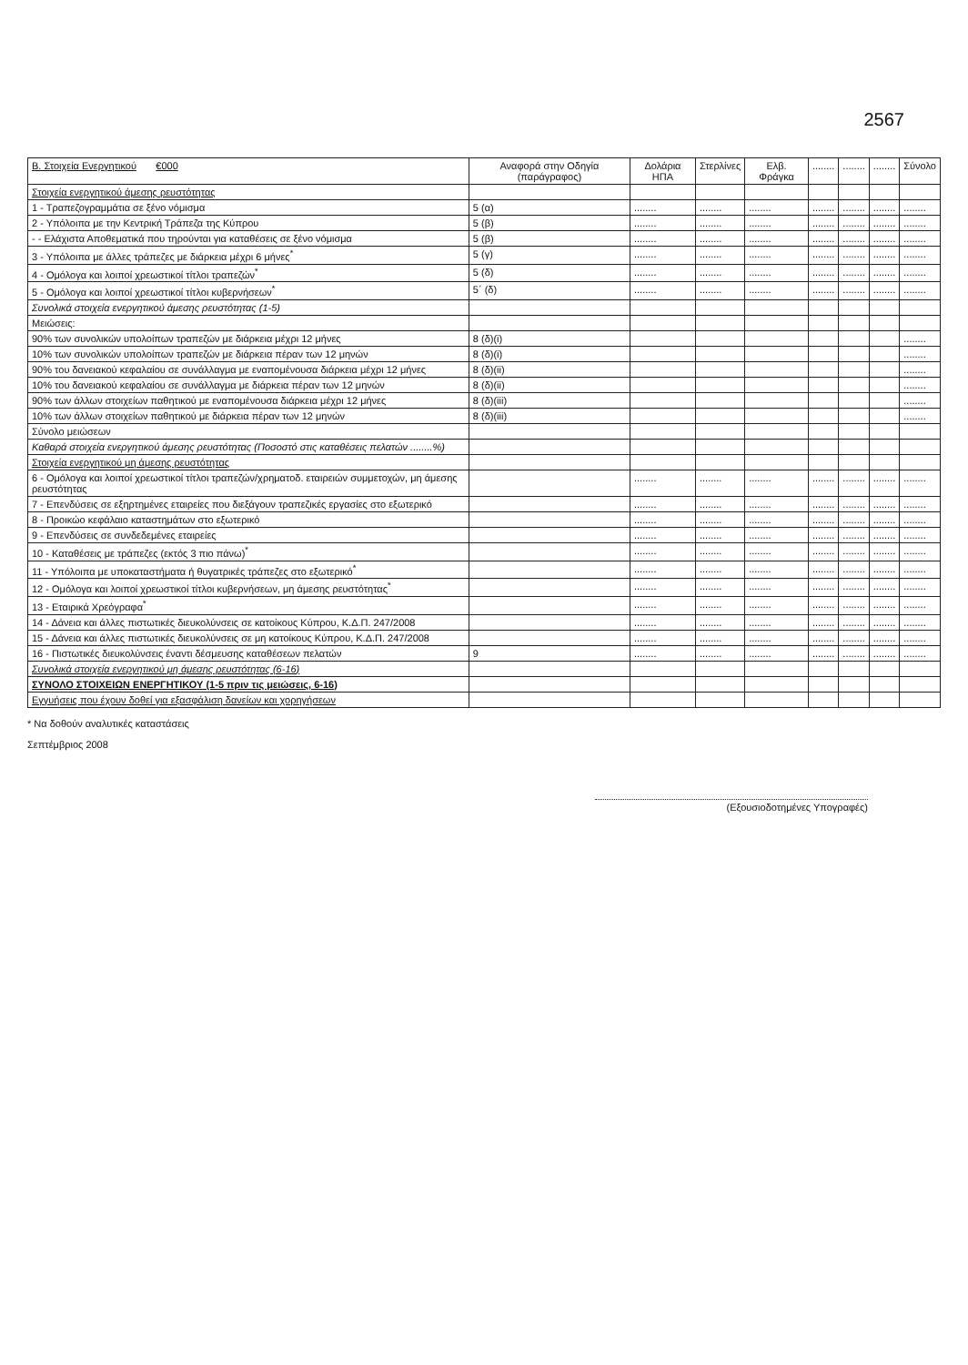2567
| Β. Στοιχεία Ενεργητικού €000 | Αναφορά στην Οδηγία (παράγραφος) | Δολάρια ΗΠΑ | Στερλίνες | Ελβ. Φράγκα | ........ | ........ | ........ | Σύνολο |
| --- | --- | --- | --- | --- | --- | --- | --- | --- |
| Στοιχεία ενεργητικού άμεσης ρευστότητας | | | | | | | | |
| 1 - Τραπεζογραμμάτια σε ξένο νόμισμα | 5 (α) | ........ | ........ | ........ | ........ | ........ | ........ | ........ |
| 2 - Υπόλοιπα με την Κεντρική Τράπεζα της Κύπρου | 5 (β) | ........ | ........ | ........ | ........ | ........ | ........ | ........ |
| - - Ελάχιστα Αποθεματικά που τηρούνται για καταθέσεις σε ξένο νόμισμα | 5 (β) | ........ | ........ | ........ | ........ | ........ | ........ | ........ |
| 3 - Υπόλοιπα με άλλες τράπεζες με διάρκεια μέχρι 6 μήνες<sup>*</sup> | 5 (γ) | ........ | ........ | ........ | ........ | ........ | ........ | ........ |
| 4 - Ομόλογα και λοιποί χρεωστικοί τίτλοι τραπεζών<sup>*</sup> | 5 (δ) | ........ | ........ | ........ | ........ | ........ | ........ | ........ |
| 5 - Ομόλογα και λοιποί χρεωστικοί τίτλοι κυβερνήσεων<sup>*</sup> | 5΄ (δ) | ........ | ........ | ........ | ........ | ........ | ........ | ........ |
| Συνολικά στοιχεία ενεργητικού άμεσης ρευστότητας (1-5) | | | | | | | | |
| Μειώσεις: | | | | | | | | |
| 90% των συνολικών υπολοίπων τραπεζών με διάρκεια μέχρι 12 μήνες | 8 (δ)(i) | | | | | | | ........ |
| 10% των συνολικών υπολοίπων τραπεζών με διάρκεια πέραν των 12 μηνών | 8 (δ)(i) | | | | | | | ........ |
| 90% του δανειακού κεφαλαίου σε συνάλλαγμα με εναπομένουσα διάρκεια μέχρι 12 μήνες | 8 (δ)(ii) | | | | | | | ........ |
| 10% του δανειακού κεφαλαίου σε συνάλλαγμα με διάρκεια πέραν των 12 μηνών | 8 (δ)(ii) | | | | | | | ........ |
| 90% των άλλων στοιχείων παθητικού με εναπομένουσα διάρκεια μέχρι 12 μήνες | 8 (δ)(iii) | | | | | | | ........ |
| 10% των άλλων στοιχείων παθητικού με διάρκεια πέραν των 12 μηνών | 8 (δ)(iii) | | | | | | | ........ |
| Σύνολο μειώσεων | | | | | | | | |
| Καθαρά στοιχεία ενεργητικού άμεσης ρευστότητας (Ποσοστό στις καταθέσεις πελατών ........%) | | | | | | | | |
| Στοιχεία ενεργητικού μη άμεσης ρευστότητας | | | | | | | | |
| 6 - Ομόλογα και λοιποί χρεωστικοί τίτλοι τραπεζών/χρηματοδ. εταιρειών συμμετοχών, μη άμεσης ρευστότητας | | ........ | ........ | ........ | ........ | ........ | ........ | ........ |
| 7 - Επενδύσεις σε εξηρτημένες εταιρείες που διεξάγουν τραπεζικές εργασίες στο εξωτερικό | | ........ | ........ | ........ | ........ | ........ | ........ | ........ |
| 8 - Προικώο κεφάλαιο καταστημάτων στο εξωτερικό | | ........ | ........ | ........ | ........ | ........ | ........ | ........ |
| 9 - Επενδύσεις σε συνδεδεμένες εταιρείες | | ........ | ........ | ........ | ........ | ........ | ........ | ........ |
| 10 - Καταθέσεις με τράπεζες (εκτός 3 πιο πάνω)<sup>*</sup> | | ........ | ........ | ........ | ........ | ........ | ........ | ........ |
| 11 - Υπόλοιπα με υποκαταστήματα ή θυγατρικές τράπεζες στο εξωτερικό<sup>*</sup> | | ........ | ........ | ........ | ........ | ........ | ........ | ........ |
| 12 - Ομόλογα και λοιποί χρεωστικοί τίτλοι κυβερνήσεων, μη άμεσης ρευστότητας<sup>*</sup> | | ........ | ........ | ........ | ........ | ........ | ........ | ........ |
| 13 - Εταιρικά Χρεόγραφα<sup>*</sup> | | ........ | ........ | ........ | ........ | ........ | ........ | ........ |
| 14 - Δάνεια και άλλες πιστωτικές διευκολύνσεις σε κατοίκους Κύπρου, Κ.Δ.Π. 247/2008 | | ........ | ........ | ........ | ........ | ........ | ........ | ........ |
| 15 - Δάνεια και άλλες πιστωτικές διευκολύνσεις σε μη κατοίκους Κύπρου, Κ.Δ.Π. 247/2008 | | ........ | ........ | ........ | ........ | ........ | ........ | ........ |
| 16 - Πιστωτικές διευκολύνσεις έναντι δέσμευσης καταθέσεων πελατών | 9 | ........ | ........ | ........ | ........ | ........ | ........ | ........ |
| Συνολικά στοιχεία ενεργητικού μη άμεσης ρευστότητας (6-16) | | | | | | | | |
| ΣΥΝΟΛΟ ΣΤΟΙΧΕΙΩΝ ΕΝΕΡΓΗΤΙΚΟΥ (1-5 πριν τις μειώσεις, 6-16) | | | | | | | | |
| Εγγυήσεις που έχουν δοθεί για εξασφάλιση δανείων και χορηγήσεων | | | | | | | | |
* Να δοθούν αναλυτικές καταστάσεις
Σεπτέμβριος 2008
(Εξουσιοδοτημένες Υπογραφές)